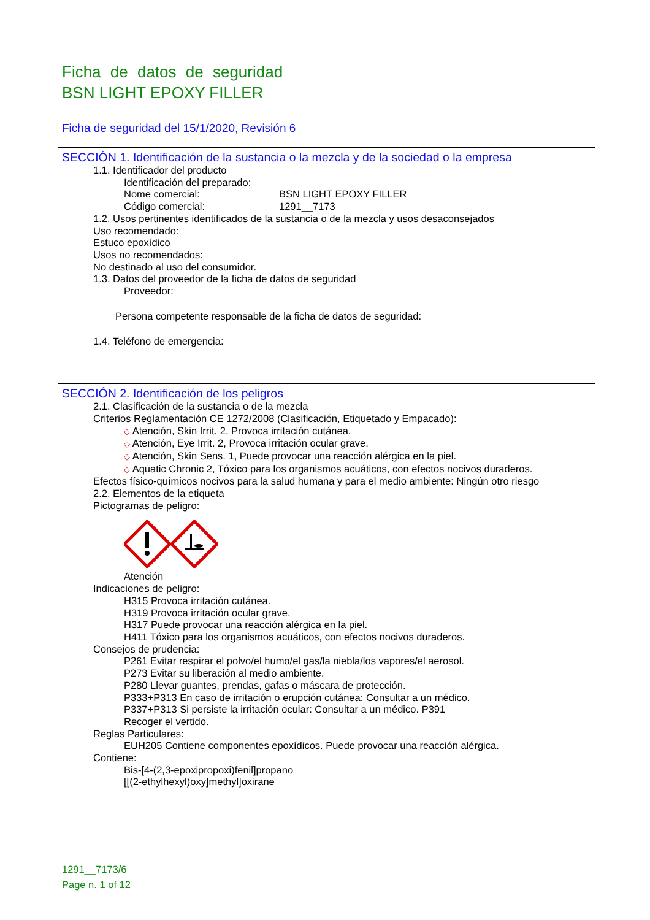Ficha de datos de seguridad
BSN LIGHT EPOXY FILLER
Ficha de seguridad del 15/1/2020, Revisión 6
SECCIÓN 1. Identificación de la sustancia o la mezcla y de la sociedad o la empresa
1.1. Identificador del producto
Identificación del preparado:
Nome comercial: BSN LIGHT EPOXY FILLER
Código comercial: 1291__7173
1.2. Usos pertinentes identificados de la sustancia o de la mezcla y usos desaconsejados
Uso recomendado:
Estuco epoxídico
Usos no recomendados:
No destinado al uso del consumidor.
1.3. Datos del proveedor de la ficha de datos de seguridad
Proveedor:
Persona competente responsable de la ficha de datos de seguridad:
1.4. Teléfono de emergencia:
SECCIÓN 2. Identificación de los peligros
2.1. Clasificación de la sustancia o de la mezcla
Criterios Reglamentación CE 1272/2008 (Clasificación, Etiquetado y Empacado):
◇ Atención, Skin Irrit. 2, Provoca irritación cutánea.
◇ Atención, Eye Irrit. 2, Provoca irritación ocular grave.
◇ Atención, Skin Sens. 1, Puede provocar una reacción alérgica en la piel.
◇ Aquatic Chronic 2, Tóxico para los organismos acuáticos, con efectos nocivos duraderos.
Efectos físico-químicos nocivos para la salud humana y para el medio ambiente: Ningún otro riesgo
2.2. Elementos de la etiqueta
Pictogramas de peligro:
Atención
Indicaciones de peligro:
H315 Provoca irritación cutánea.
H319 Provoca irritación ocular grave.
H317 Puede provocar una reacción alérgica en la piel.
H411 Tóxico para los organismos acuáticos, con efectos nocivos duraderos.
Consejos de prudencia:
P261 Evitar respirar el polvo/el humo/el gas/la niebla/los vapores/el aerosol.
P273 Evitar su liberación al medio ambiente.
P280 Llevar guantes, prendas, gafas o máscara de protección.
P333+P313 En caso de irritación o erupción cutánea: Consultar a un médico.
P337+P313 Si persiste la irritación ocular: Consultar a un médico. P391
Recoger el vertido.
Reglas Particulares:
EUH205 Contiene componentes epoxídicos. Puede provocar una reacción alérgica.
Contiene:
Bis-[4-(2,3-epoxipropoxi)fenil]propano
[[(2-ethylhexyl)oxy]methyl]oxirane
1291__7173/6
Page n. 1 of 12